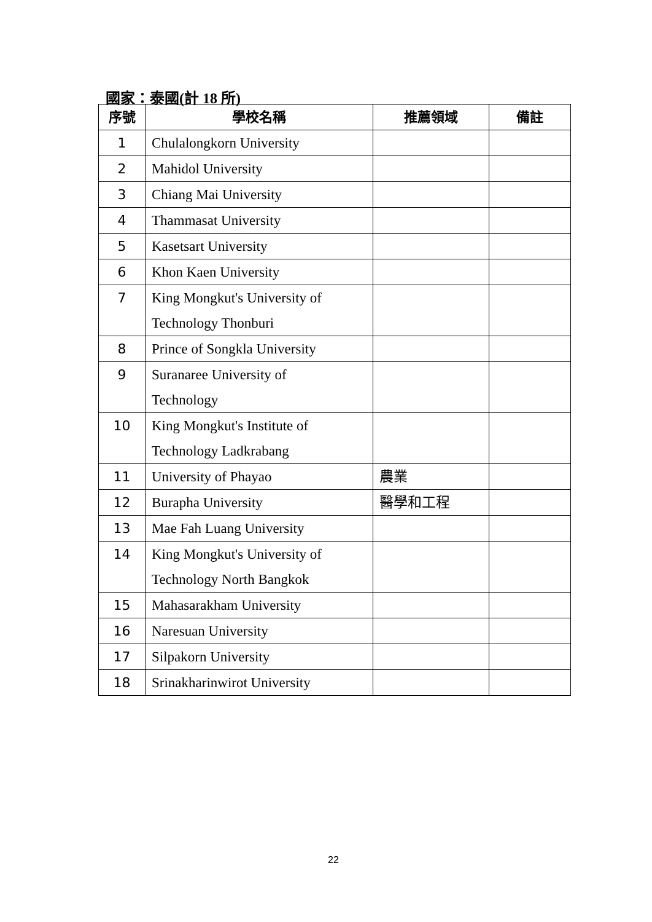國家：泰國(計 18 所)
| 序號 | 學校名稱 | 推薦領域 | 備註 |
| --- | --- | --- | --- |
| 1 | Chulalongkorn University | | |
| 2 | Mahidol University | | |
| 3 | Chiang Mai University | | |
| 4 | Thammasat University | | |
| 5 | Kasetsart University | | |
| 6 | Khon Kaen University | | |
| 7 | King Mongkut's University of Technology Thonburi | | |
| 8 | Prince of Songkla University | | |
| 9 | Suranaree University of Technology | | |
| 10 | King Mongkut's Institute of Technology Ladkrabang | | |
| 11 | University of Phayao | 農業 | |
| 12 | Burapha University | 醫學和工程 | |
| 13 | Mae Fah Luang University | | |
| 14 | King Mongkut's University of Technology North Bangkok | | |
| 15 | Mahasarakham University | | |
| 16 | Naresuan University | | |
| 17 | Silpakorn University | | |
| 18 | Srinakharinwirot University | | |
22